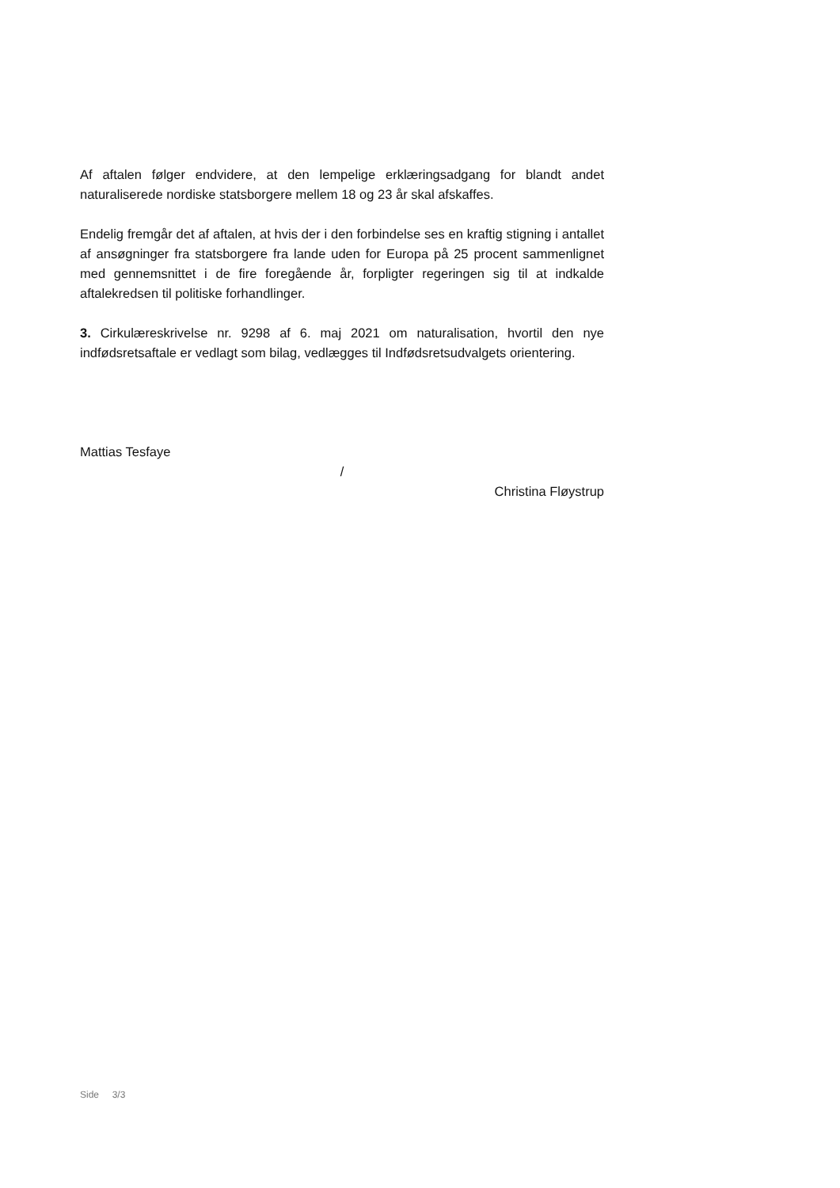Af aftalen følger endvidere, at den lempelige erklæringsadgang for blandt andet naturaliserede nordiske statsborgere mellem 18 og 23 år skal afskaffes.
Endelig fremgår det af aftalen, at hvis der i den forbindelse ses en kraftig stigning i antallet af ansøgninger fra statsborgere fra lande uden for Europa på 25 procent sammenlignet med gennemsnittet i de fire foregående år, forpligter regeringen sig til at indkalde aftalekredsen til politiske forhandlinger.
3. Cirkulæreskrivelse nr. 9298 af 6. maj 2021 om naturalisation, hvortil den nye indfødsretsaftale er vedlagt som bilag, vedlægges til Indfødsretsudvalgets orientering.
Mattias Tesfaye
/
Christina Fløystrup
Side 3/3